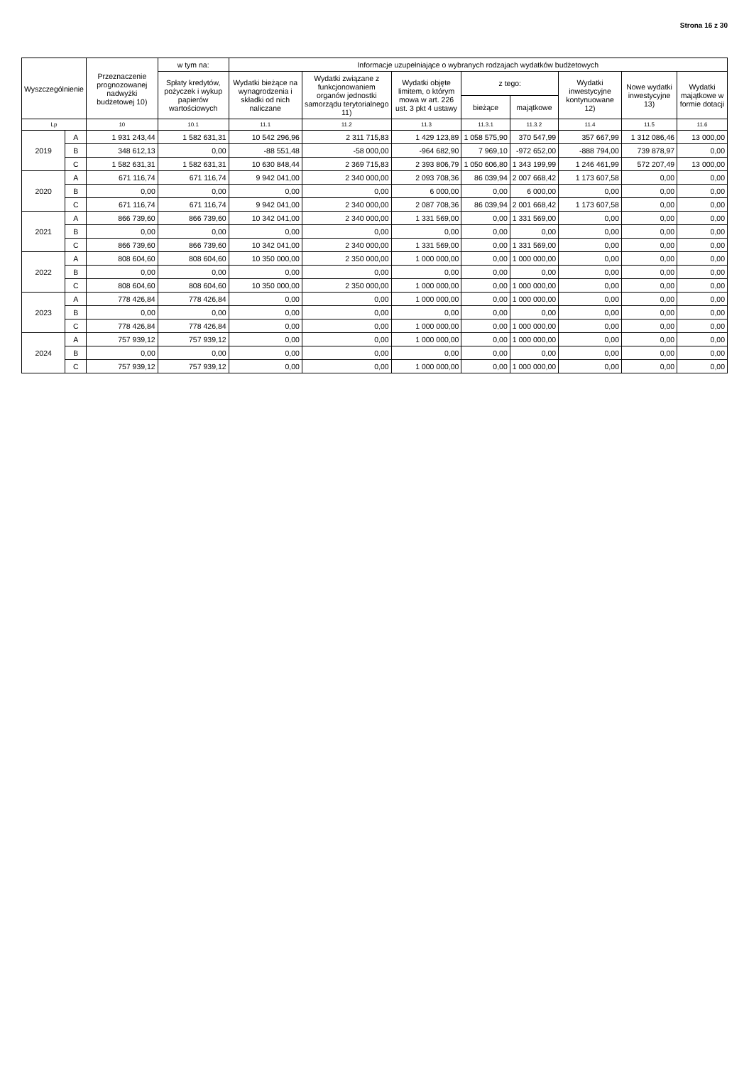Strona 16 z 30
| Wyszczególnienie | | Przeznaczenie prognozowanej nadwyżki budżetowej 10) | w tym na: | Informacje uzupełniające o wybranych rodzajach wydatków budżetowych | | | | | | | |
| --- | --- | --- | --- | --- | --- | --- | --- | --- | --- | --- | --- |
| | | | Spłaty kredytów, pożyczek i wykup papierów wartościowych | Wydatki bieżące na wynagrodzenia i składki od nich naliczane | Wydatki związane z funkcjonowaniem organów jednostki samorządu terytorialnego 11) | Wydatki objęte limitem, o którym mowa w art. 226 ust. 3 pkt 4 ustawy | z tego: | | Wydatki inwestycyjne kontynuowane 12) | Nowe wydatki inwestycyjne 13) | Wydatki majątkowe w formie dotacji |
| | | | | | | | bieżące | majątkowe | | | |
| Lp | | 10 | 10.1 | 11.1 | 11.2 | 11.3 | 11.3.1 | 11.3.2 | 11.4 | 11.5 | 11.6 |
| 2019 | A | 1 931 243,44 | 1 582 631,31 | 10 542 296,96 | 2 311 715,83 | 1 429 123,89 | 1 058 575,90 | 370 547,99 | 357 667,99 | 1 312 086,46 | 13 000,00 |
| | B | 348 612,13 | 0,00 | -88 551,48 | -58 000,00 | -964 682,90 | 7 969,10 | -972 652,00 | -888 794,00 | 739 878,97 | 0,00 |
| | C | 1 582 631,31 | 1 582 631,31 | 10 630 848,44 | 2 369 715,83 | 2 393 806,79 | 1 050 606,80 | 1 343 199,99 | 1 246 461,99 | 572 207,49 | 13 000,00 |
| 2020 | A | 671 116,74 | 671 116,74 | 9 942 041,00 | 2 340 000,00 | 2 093 708,36 | 86 039,94 | 2 007 668,42 | 1 173 607,58 | 0,00 | 0,00 |
| | B | 0,00 | 0,00 | 0,00 | 0,00 | 6 000,00 | 0,00 | 6 000,00 | 0,00 | 0,00 | 0,00 |
| | C | 671 116,74 | 671 116,74 | 9 942 041,00 | 2 340 000,00 | 2 087 708,36 | 86 039,94 | 2 001 668,42 | 1 173 607,58 | 0,00 | 0,00 |
| 2021 | A | 866 739,60 | 866 739,60 | 10 342 041,00 | 2 340 000,00 | 1 331 569,00 | 0,00 | 1 331 569,00 | 0,00 | 0,00 | 0,00 |
| | B | 0,00 | 0,00 | 0,00 | 0,00 | 0,00 | 0,00 | 0,00 | 0,00 | 0,00 | 0,00 |
| | C | 866 739,60 | 866 739,60 | 10 342 041,00 | 2 340 000,00 | 1 331 569,00 | 0,00 | 1 331 569,00 | 0,00 | 0,00 | 0,00 |
| 2022 | A | 808 604,60 | 808 604,60 | 10 350 000,00 | 2 350 000,00 | 1 000 000,00 | 0,00 | 1 000 000,00 | 0,00 | 0,00 | 0,00 |
| | B | 0,00 | 0,00 | 0,00 | 0,00 | 0,00 | 0,00 | 0,00 | 0,00 | 0,00 | 0,00 |
| | C | 808 604,60 | 808 604,60 | 10 350 000,00 | 2 350 000,00 | 1 000 000,00 | 0,00 | 1 000 000,00 | 0,00 | 0,00 | 0,00 |
| 2023 | A | 778 426,84 | 778 426,84 | 0,00 | 0,00 | 1 000 000,00 | 0,00 | 1 000 000,00 | 0,00 | 0,00 | 0,00 |
| | B | 0,00 | 0,00 | 0,00 | 0,00 | 0,00 | 0,00 | 0,00 | 0,00 | 0,00 | 0,00 |
| | C | 778 426,84 | 778 426,84 | 0,00 | 0,00 | 1 000 000,00 | 0,00 | 1 000 000,00 | 0,00 | 0,00 | 0,00 |
| 2024 | A | 757 939,12 | 757 939,12 | 0,00 | 0,00 | 1 000 000,00 | 0,00 | 1 000 000,00 | 0,00 | 0,00 | 0,00 |
| | B | 0,00 | 0,00 | 0,00 | 0,00 | 0,00 | 0,00 | 0,00 | 0,00 | 0,00 | 0,00 |
| | C | 757 939,12 | 757 939,12 | 0,00 | 0,00 | 1 000 000,00 | 0,00 | 1 000 000,00 | 0,00 | 0,00 | 0,00 |